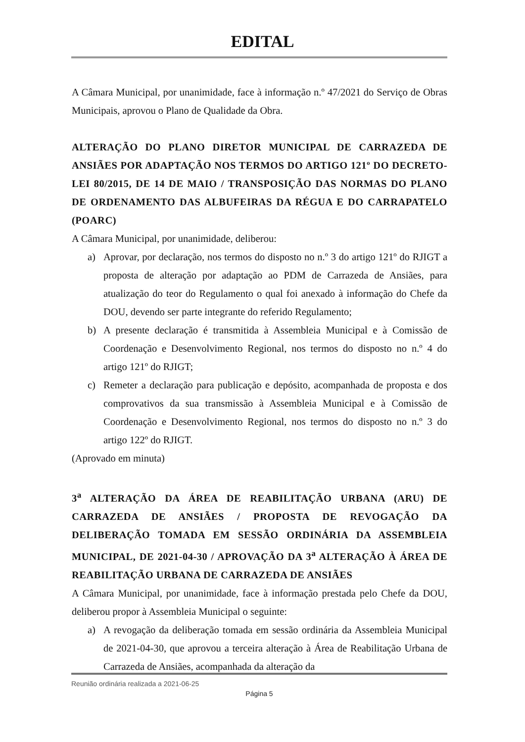EDITAL
A Câmara Municipal, por unanimidade, face à informação n.º 47/2021 do Serviço de Obras Municipais, aprovou o Plano de Qualidade da Obra.
ALTERAÇÃO DO PLANO DIRETOR MUNICIPAL DE CARRAZEDA DE ANSIÃES POR ADAPTAÇÃO NOS TERMOS DO ARTIGO 121º DO DECRETO-LEI 80/2015, DE 14 DE MAIO / TRANSPOSIÇÃO DAS NORMAS DO PLANO DE ORDENAMENTO DAS ALBUFEIRAS DA RÉGUA E DO CARRAPATELO (POARC)
A Câmara Municipal, por unanimidade, deliberou:
a) Aprovar, por declaração, nos termos do disposto no n.º 3 do artigo 121º do RJIGT a proposta de alteração por adaptação ao PDM de Carrazeda de Ansiães, para atualização do teor do Regulamento o qual foi anexado à informação do Chefe da DOU, devendo ser parte integrante do referido Regulamento;
b) A presente declaração é transmitida à Assembleia Municipal e à Comissão de Coordenação e Desenvolvimento Regional, nos termos do disposto no n.º 4 do artigo 121º do RJIGT;
c) Remeter a declaração para publicação e depósito, acompanhada de proposta e dos comprovativos da sua transmissão à Assembleia Municipal e à Comissão de Coordenação e Desenvolvimento Regional, nos termos do disposto no n.º 3 do artigo 122º do RJIGT.
(Aprovado em minuta)
3<sup>a</sup> ALTERAÇÃO DA ÁREA DE REABILITAÇÃO URBANA (ARU) DE CARRAZEDA DE ANSIÃES / PROPOSTA DE REVOGAÇÃO DA DELIBERAÇÃO TOMADA EM SESSÃO ORDINÁRIA DA ASSEMBLEIA MUNICIPAL, DE 2021-04-30 / APROVAÇÃO DA 3<sup>a</sup> ALTERAÇÃO À ÁREA DE REABILITAÇÃO URBANA DE CARRAZEDA DE ANSIÃES
A Câmara Municipal, por unanimidade, face à informação prestada pelo Chefe da DOU, deliberou propor à Assembleia Municipal o seguinte:
a) A revogação da deliberação tomada em sessão ordinária da Assembleia Municipal de 2021-04-30, que aprovou a terceira alteração à Área de Reabilitação Urbana de Carrazeda de Ansiães, acompanhada da alteração da
Reunião ordinária realizada a 2021-06-25
Página 5